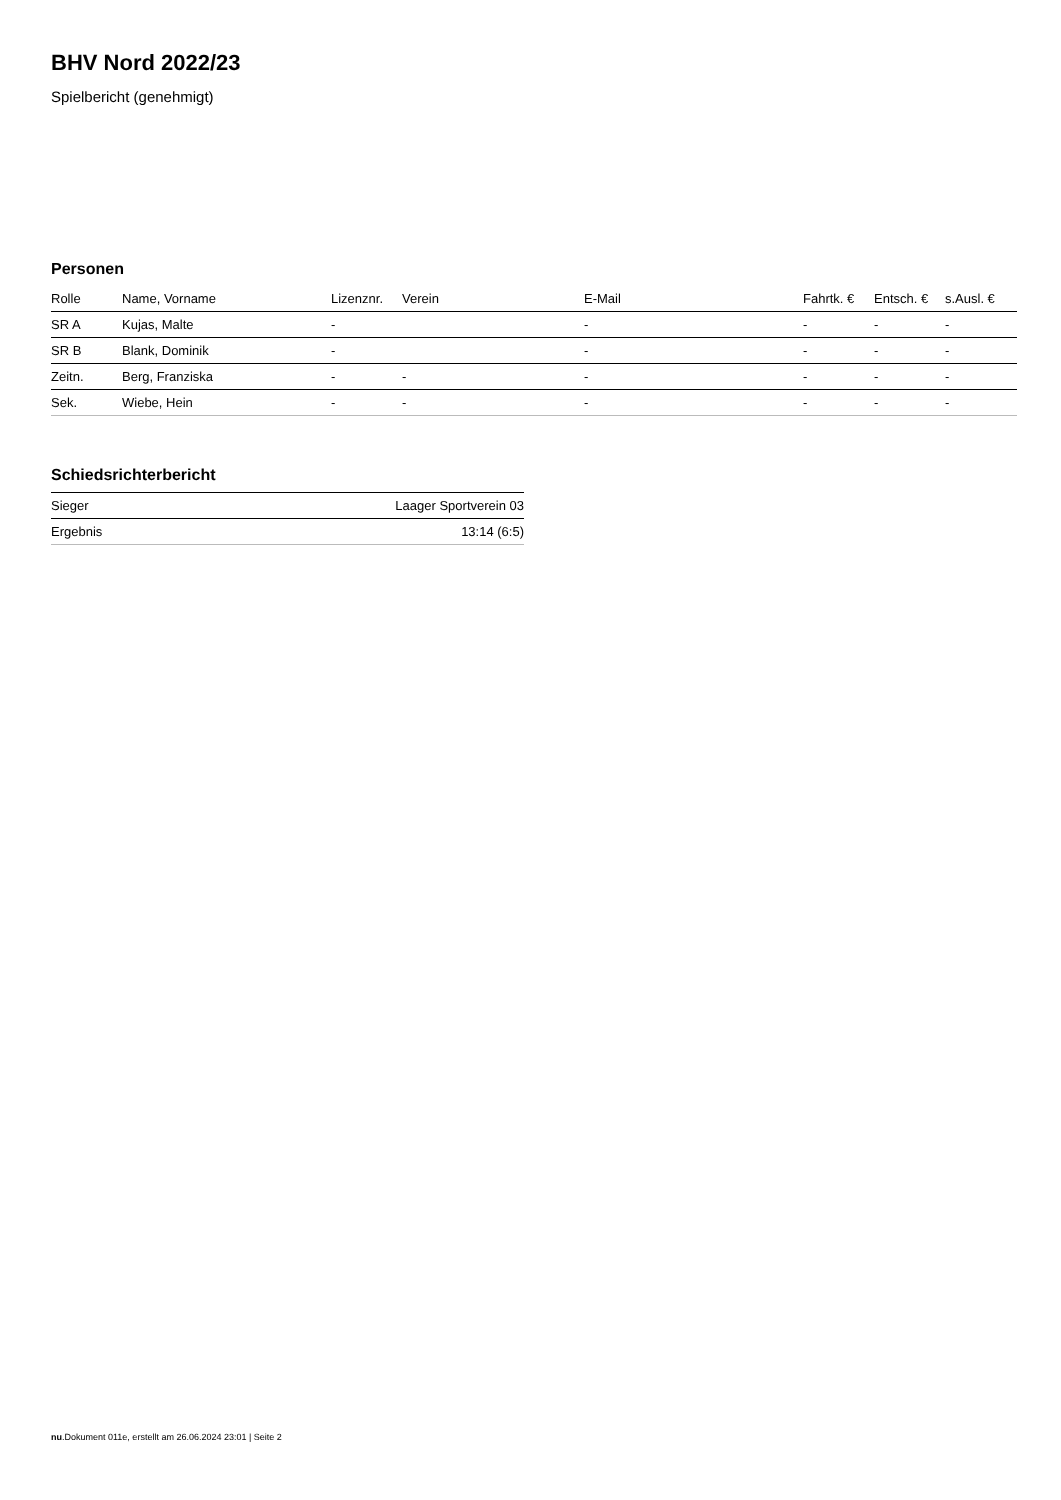BHV Nord 2022/23
Spielbericht (genehmigt)
Personen
| Rolle | Name, Vorname | Lizenznr. | Verein | E-Mail | Fahrtk. € | Entsch. € | s.Ausl. € |
| --- | --- | --- | --- | --- | --- | --- | --- |
| SR A | Kujas, Malte | - | | - | - | - | - |
| SR B | Blank, Dominik | - | | - | - | - | - |
| Zeitn. | Berg, Franziska | - | - | - | - | - | - |
| Sek. | Wiebe, Hein | - | - | - | - | - | - |
Schiedsrichterbericht
| Sieger | Laager Sportverein 03 |
| Ergebnis | 13:14 (6:5) |
nu.Dokument 011e, erstellt am 26.06.2024 23:01 | Seite 2